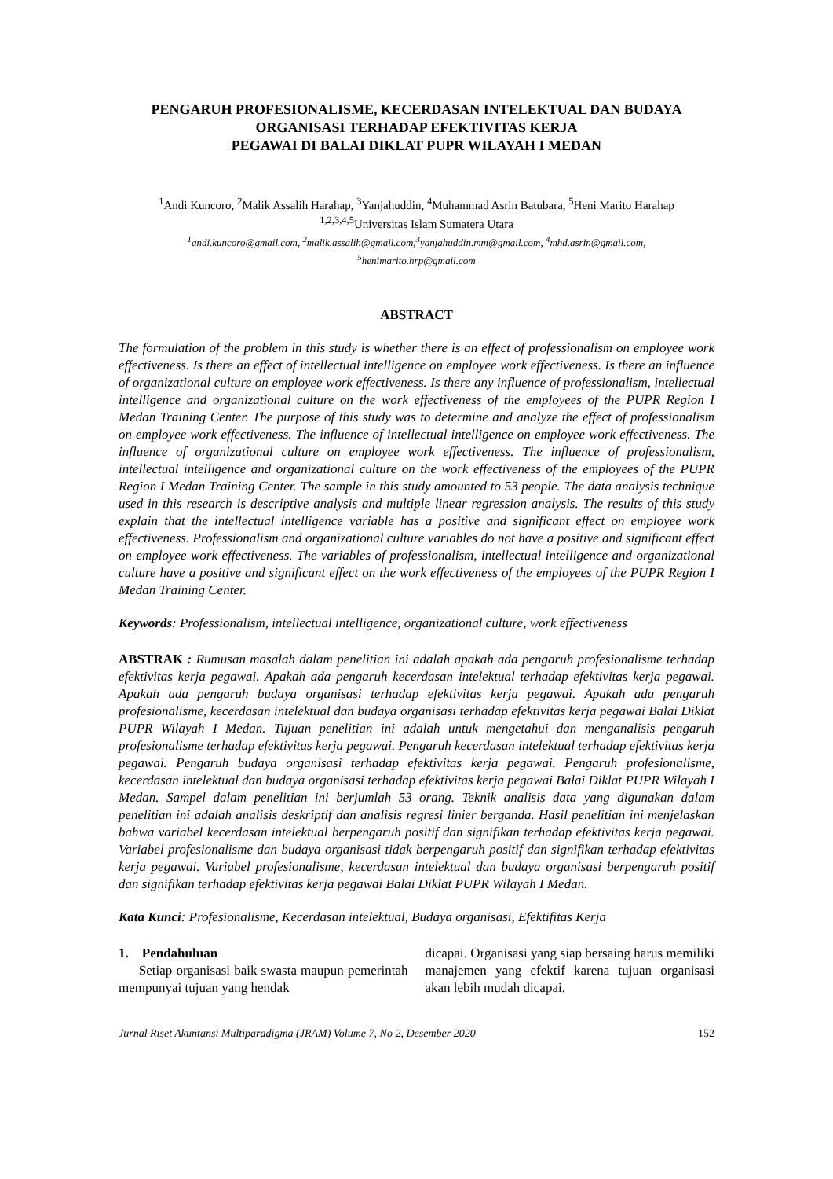PENGARUH PROFESIONALISME, KECERDASAN INTELEKTUAL DAN BUDAYA ORGANISASI TERHADAP EFEKTIVITAS KERJA
PEGAWAI DI BALAI DIKLAT PUPR WILAYAH I MEDAN
<sup>1</sup> Andi Kuncoro, <sup>2</sup>Malik Assalih Harahap, <sup>3</sup>Yanjahuddin, <sup>4</sup>Muhammad Asrin Batubara, <sup>5</sup>Heni Marito Harahap
<sup>1,2,3,4,5</sup>Universitas Islam Sumatera Utara
<sup>1</sup> andi.kuncoro@gmail.com, <sup>2</sup>malik.assalih@gmail.com,<sup>3</sup>yanjahuddin.mm@gmail.com, <sup>4</sup>mhd.asrin@gmail.com,
<sup>5</sup> henimarito.hrp@gmail.com
ABSTRACT
The formulation of the problem in this study is whether there is an effect of professionalism on employee work effectiveness. Is there an effect of intellectual intelligence on employee work effectiveness. Is there an influence of organizational culture on employee work effectiveness. Is there any influence of professionalism, intellectual intelligence and organizational culture on the work effectiveness of the employees of the PUPR Region I Medan Training Center. The purpose of this study was to determine and analyze the effect of professionalism on employee work effectiveness. The influence of intellectual intelligence on employee work effectiveness. The influence of organizational culture on employee work effectiveness. The influence of professionalism, intellectual intelligence and organizational culture on the work effectiveness of the employees of the PUPR Region I Medan Training Center. The sample in this study amounted to 53 people. The data analysis technique used in this research is descriptive analysis and multiple linear regression analysis. The results of this study explain that the intellectual intelligence variable has a positive and significant effect on employee work effectiveness. Professionalism and organizational culture variables do not have a positive and significant effect on employee work effectiveness. The variables of professionalism, intellectual intelligence and organizational culture have a positive and significant effect on the work effectiveness of the employees of the PUPR Region I Medan Training Center.
Keywords: Professionalism, intellectual intelligence, organizational culture, work effectiveness
ABSTRAK : Rumusan masalah dalam penelitian ini adalah apakah ada pengaruh profesionalisme terhadap efektivitas kerja pegawai. Apakah ada pengaruh kecerdasan intelektual terhadap efektivitas kerja pegawai. Apakah ada pengaruh budaya organisasi terhadap efektivitas kerja pegawai. Apakah ada pengaruh profesionalisme, kecerdasan intelektual dan budaya organisasi terhadap efektivitas kerja pegawai Balai Diklat PUPR Wilayah I Medan. Tujuan penelitian ini adalah untuk mengetahui dan menganalisis pengaruh profesionalisme terhadap efektivitas kerja pegawai. Pengaruh kecerdasan intelektual terhadap efektivitas kerja pegawai. Pengaruh budaya organisasi terhadap efektivitas kerja pegawai. Pengaruh profesionalisme, kecerdasan intelektual dan budaya organisasi terhadap efektivitas kerja pegawai Balai Diklat PUPR Wilayah I Medan. Sampel dalam penelitian ini berjumlah 53 orang. Teknik analisis data yang digunakan dalam penelitian ini adalah analisis deskriptif dan analisis regresi linier berganda. Hasil penelitian ini menjelaskan bahwa variabel kecerdasan intelektual berpengaruh positif dan signifikan terhadap efektivitas kerja pegawai. Variabel profesionalisme dan budaya organisasi tidak berpengaruh positif dan signifikan terhadap efektivitas kerja pegawai. Variabel profesionalisme, kecerdasan intelektual dan budaya organisasi berpengaruh positif dan signifikan terhadap efektivitas kerja pegawai Balai Diklat PUPR Wilayah I Medan.
Kata Kunci: Profesionalisme, Kecerdasan intelektual, Budaya organisasi, Efektifitas Kerja
1. Pendahuluan
Setiap organisasi baik swasta maupun pemerintah mempunyai tujuan yang hendak
dicapai. Organisasi yang siap bersaing harus memiliki manajemen yang efektif karena tujuan organisasi akan lebih mudah dicapai.
Jurnal Riset Akuntansi Multiparadigma (JRAM) Volume 7, No 2, Desember 2020 152